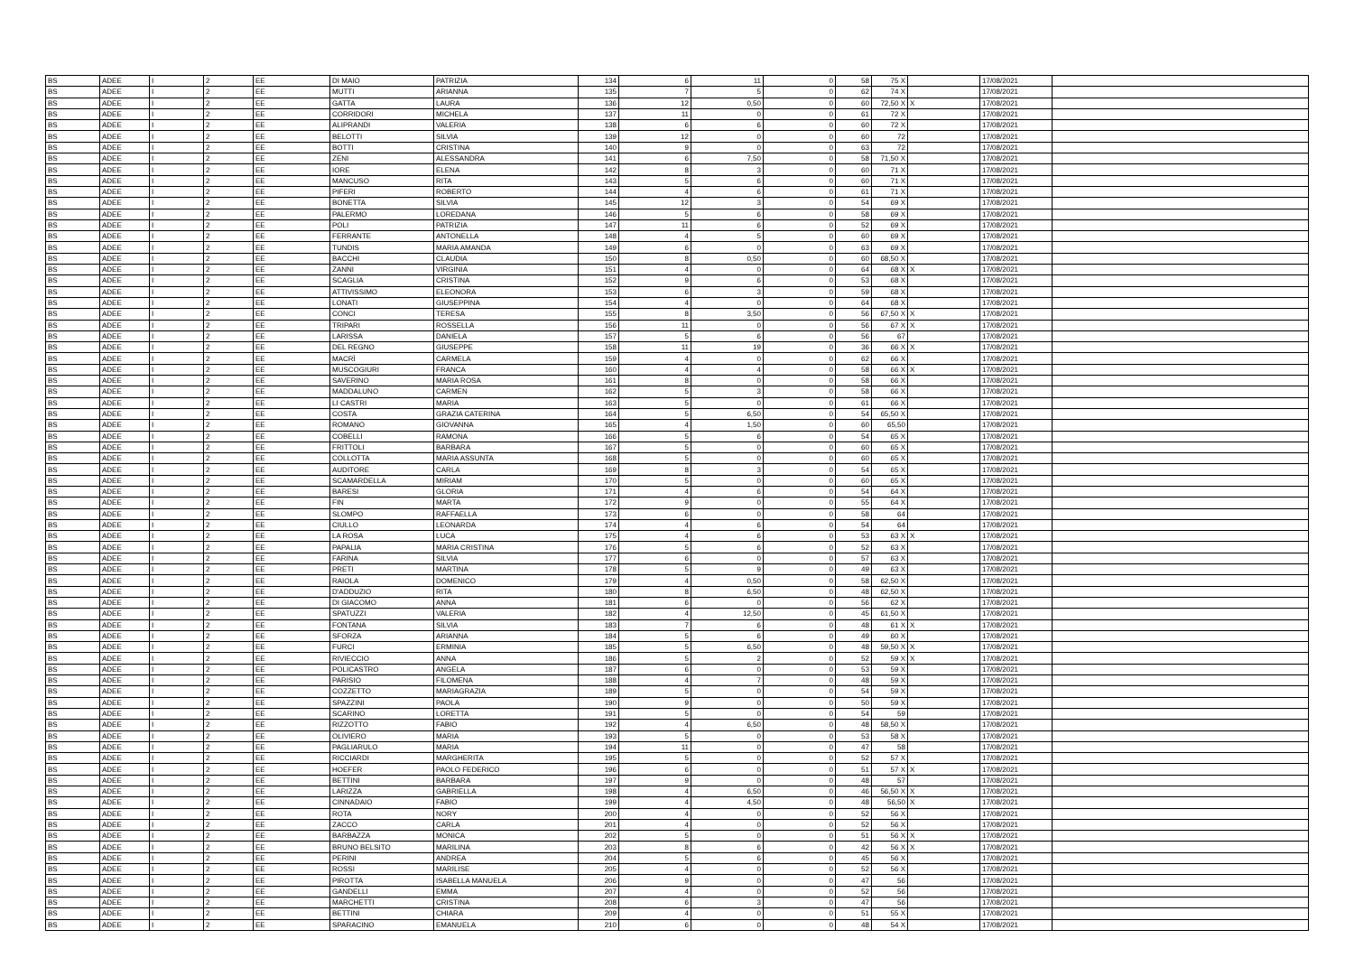| BS | ADEE | I | 2 | EE | DI MAIO | PATRIZIA | 134 | 6 | 11 | 0 | 58 | 75 X | | 17/08/2021 | |
| BS | ADEE | I | 2 | EE | MUTTI | ARIANNA | 135 | 7 | 5 | 0 | 62 | 74 X | | 17/08/2021 | |
| BS | ADEE | I | 2 | EE | GATTA | LAURA | 136 | 12 | 0,50 | 0 | 60 | 72,50 X | X | 17/08/2021 | |
| BS | ADEE | I | 2 | EE | CORRIDORI | MICHELA | 137 | 11 | 0 | 0 | 61 | 72 X | | 17/08/2021 | |
| BS | ADEE | I | 2 | EE | ALIPRANDI | VALERIA | 138 | 6 | 6 | 0 | 60 | 72 X | | 17/08/2021 | |
| BS | ADEE | I | 2 | EE | BELOTTI | SILVIA | 139 | 12 | 0 | 0 | 60 | 72 | | 17/08/2021 | |
| BS | ADEE | I | 2 | EE | BOTTI | CRISTINA | 140 | 9 | 0 | 0 | 63 | 72 | | 17/08/2021 | |
| BS | ADEE | I | 2 | EE | ZENI | ALESSANDRA | 141 | 6 | 7,50 | 0 | 58 | 71,50 X | | 17/08/2021 | |
| BS | ADEE | I | 2 | EE | IORE | ELENA | 142 | 8 | 3 | 0 | 60 | 71 X | | 17/08/2021 | |
| BS | ADEE | I | 2 | EE | MANCUSO | RITA | 143 | 5 | 6 | 0 | 60 | 71 X | | 17/08/2021 | |
| BS | ADEE | I | 2 | EE | PIFERI | ROBERTO | 144 | 4 | 6 | 0 | 61 | 71 X | | 17/08/2021 | |
| BS | ADEE | I | 2 | EE | BONETTA | SILVIA | 145 | 12 | 3 | 0 | 54 | 69 X | | 17/08/2021 | |
| BS | ADEE | I | 2 | EE | PALERMO | LOREDANA | 146 | 5 | 6 | 0 | 58 | 69 X | | 17/08/2021 | |
| BS | ADEE | I | 2 | EE | POLI | PATRIZIA | 147 | 11 | 6 | 0 | 52 | 69 X | | 17/08/2021 | |
| BS | ADEE | I | 2 | EE | FERRANTE | ANTONELLA | 148 | 4 | 5 | 0 | 60 | 69 X | | 17/08/2021 | |
| BS | ADEE | I | 2 | EE | TUNDIS | MARIA AMANDA | 149 | 6 | 0 | 0 | 63 | 69 X | | 17/08/2021 | |
| BS | ADEE | I | 2 | EE | BACCHI | CLAUDIA | 150 | 8 | 0,50 | 0 | 60 | 68,50 X | | 17/08/2021 | |
| BS | ADEE | I | 2 | EE | ZANNI | VIRGINIA | 151 | 4 | 0 | 0 | 64 | 68 X | X | 17/08/2021 | |
| BS | ADEE | I | 2 | EE | SCAGLIA | CRISTINA | 152 | 9 | 6 | 0 | 53 | 68 X | | 17/08/2021 | |
| BS | ADEE | I | 2 | EE | ATTIVISSIMO | ELEONORA | 153 | 6 | 3 | 0 | 59 | 68 X | | 17/08/2021 | |
| BS | ADEE | I | 2 | EE | LONATI | GIUSEPPINA | 154 | 4 | 0 | 0 | 64 | 68 X | | 17/08/2021 | |
| BS | ADEE | I | 2 | EE | CONCI | TERESA | 155 | 8 | 3,50 | 0 | 56 | 67,50 X | X | 17/08/2021 | |
| BS | ADEE | I | 2 | EE | TRIPARI | ROSSELLA | 156 | 11 | 0 | 0 | 56 | 67 X | X | 17/08/2021 | |
| BS | ADEE | I | 2 | EE | LARISSA | DANIELA | 157 | 5 | 6 | 0 | 56 | 67 | | 17/08/2021 | |
| BS | ADEE | I | 2 | EE | DEL REGNO | GIUSEPPE | 158 | 11 | 19 | 0 | 36 | 66 X | X | 17/08/2021 | |
| BS | ADEE | I | 2 | EE | MACRÌ | CARMELA | 159 | 4 | 0 | 0 | 62 | 66 X | | 17/08/2021 | |
| BS | ADEE | I | 2 | EE | MUSCOGIURI | FRANCA | 160 | 4 | 4 | 0 | 58 | 66 X | X | 17/08/2021 | |
| BS | ADEE | I | 2 | EE | SAVERINO | MARIA ROSA | 161 | 8 | 0 | 0 | 58 | 66 X | | 17/08/2021 | |
| BS | ADEE | I | 2 | EE | MADDALUNO | CARMEN | 162 | 5 | 3 | 0 | 58 | 66 X | | 17/08/2021 | |
| BS | ADEE | I | 2 | EE | LI CASTRI | MARIA | 163 | 5 | 0 | 0 | 61 | 66 X | | 17/08/2021 | |
| BS | ADEE | I | 2 | EE | COSTA | GRAZIA CATERINA | 164 | 5 | 6,50 | 0 | 54 | 65,50 X | | 17/08/2021 | |
| BS | ADEE | I | 2 | EE | ROMANO | GIOVANNA | 165 | 4 | 1,50 | 0 | 60 | 65,50 | | 17/08/2021 | |
| BS | ADEE | I | 2 | EE | COBELLI | RAMONA | 166 | 5 | 6 | 0 | 54 | 65 X | | 17/08/2021 | |
| BS | ADEE | I | 2 | EE | FRITTOLI | BARBARA | 167 | 5 | 0 | 0 | 60 | 65 X | | 17/08/2021 | |
| BS | ADEE | I | 2 | EE | COLLOTTA | MARIA ASSUNTA | 168 | 5 | 0 | 0 | 60 | 65 X | | 17/08/2021 | |
| BS | ADEE | I | 2 | EE | AUDITORE | CARLA | 169 | 8 | 3 | 0 | 54 | 65 X | | 17/08/2021 | |
| BS | ADEE | I | 2 | EE | SCAMARDELLA | MIRIAM | 170 | 5 | 0 | 0 | 60 | 65 X | | 17/08/2021 | |
| BS | ADEE | I | 2 | EE | BARESI | GLORIA | 171 | 4 | 6 | 0 | 54 | 64 X | | 17/08/2021 | |
| BS | ADEE | I | 2 | EE | FIN | MARTA | 172 | 9 | 0 | 0 | 55 | 64 X | | 17/08/2021 | |
| BS | ADEE | I | 2 | EE | SLOMPO | RAFFAELLA | 173 | 6 | 0 | 0 | 58 | 64 | | 17/08/2021 | |
| BS | ADEE | I | 2 | EE | CIULLO | LEONARDA | 174 | 4 | 6 | 0 | 54 | 64 | | 17/08/2021 | |
| BS | ADEE | I | 2 | EE | LA ROSA | LUCA | 175 | 4 | 6 | 0 | 53 | 63 X | X | 17/08/2021 | |
| BS | ADEE | I | 2 | EE | PAPALIA | MARIA CRISTINA | 176 | 5 | 6 | 0 | 52 | 63 X | | 17/08/2021 | |
| BS | ADEE | I | 2 | EE | FARINA | SILVIA | 177 | 6 | 0 | 0 | 57 | 63 X | | 17/08/2021 | |
| BS | ADEE | I | 2 | EE | PRETI | MARTINA | 178 | 5 | 9 | 0 | 49 | 63 X | | 17/08/2021 | |
| BS | ADEE | I | 2 | EE | RAIOLA | DOMENICO | 179 | 4 | 0,50 | 0 | 58 | 62,50 X | | 17/08/2021 | |
| BS | ADEE | I | 2 | EE | D'ADDUZIO | RITA | 180 | 8 | 6,50 | 0 | 48 | 62,50 X | | 17/08/2021 | |
| BS | ADEE | I | 2 | EE | DI GIACOMO | ANNA | 181 | 6 | 0 | 0 | 56 | 62 X | | 17/08/2021 | |
| BS | ADEE | I | 2 | EE | SPATUZZI | VALERIA | 182 | 4 | 12,50 | 0 | 45 | 61,50 X | | 17/08/2021 | |
| BS | ADEE | I | 2 | EE | FONTANA | SILVIA | 183 | 7 | 6 | 0 | 48 | 61 X | X | 17/08/2021 | |
| BS | ADEE | I | 2 | EE | SFORZA | ARIANNA | 184 | 5 | 6 | 0 | 49 | 60 X | | 17/08/2021 | |
| BS | ADEE | I | 2 | EE | FURCI | ERMINIA | 185 | 5 | 6,50 | 0 | 48 | 59,50 X | X | 17/08/2021 | |
| BS | ADEE | I | 2 | EE | RIVIECCIO | ANNA | 186 | 5 | 2 | 0 | 52 | 59 X | X | 17/08/2021 | |
| BS | ADEE | I | 2 | EE | POLICASTRO | ANGELA | 187 | 6 | 0 | 0 | 53 | 59 X | | 17/08/2021 | |
| BS | ADEE | I | 2 | EE | PARISIO | FILOMENA | 188 | 4 | 7 | 0 | 48 | 59 X | | 17/08/2021 | |
| BS | ADEE | I | 2 | EE | COZZETTO | MARIAGRAZIA | 189 | 5 | 0 | 0 | 54 | 59 X | | 17/08/2021 | |
| BS | ADEE | I | 2 | EE | SPAZZINI | PAOLA | 190 | 9 | 0 | 0 | 50 | 59 X | | 17/08/2021 | |
| BS | ADEE | I | 2 | EE | SCARINO | LORETTA | 191 | 5 | 0 | 0 | 54 | 59 | | 17/08/2021 | |
| BS | ADEE | I | 2 | EE | RIZZOTTO | FABIO | 192 | 4 | 6,50 | 0 | 48 | 58,50 X | | 17/08/2021 | |
| BS | ADEE | I | 2 | EE | OLIVIERO | MARIA | 193 | 5 | 0 | 0 | 53 | 58 X | | 17/08/2021 | |
| BS | ADEE | I | 2 | EE | PAGLIARULO | MARIA | 194 | 11 | 0 | 0 | 47 | 58 | | 17/08/2021 | |
| BS | ADEE | I | 2 | EE | RICCIARDI | MARGHERITA | 195 | 5 | 0 | 0 | 52 | 57 X | | 17/08/2021 | |
| BS | ADEE | I | 2 | EE | HOEFER | PAOLO FEDERICO | 196 | 6 | 0 | 0 | 51 | 57 X | X | 17/08/2021 | |
| BS | ADEE | I | 2 | EE | BETTINI | BARBARA | 197 | 9 | 0 | 0 | 48 | 57 | | 17/08/2021 | |
| BS | ADEE | I | 2 | EE | LARIZZA | GABRIELLA | 198 | 4 | 6,50 | 0 | 46 | 56,50 X | X | 17/08/2021 | |
| BS | ADEE | I | 2 | EE | CINNADAIO | FABIO | 199 | 4 | 4,50 | 0 | 48 | 56,50 | X | 17/08/2021 | |
| BS | ADEE | I | 2 | EE | ROTA | NORY | 200 | 4 | 0 | 0 | 52 | 56 X | | 17/08/2021 | |
| BS | ADEE | I | 2 | EE | ZACCO | CARLA | 201 | 4 | 0 | 0 | 52 | 56 X | | 17/08/2021 | |
| BS | ADEE | I | 2 | EE | BARBAZZA | MONICA | 202 | 5 | 0 | 0 | 51 | 56 X | X | 17/08/2021 | |
| BS | ADEE | I | 2 | EE | BRUNO BELSITO | MARILINA | 203 | 8 | 6 | 0 | 42 | 56 X | X | 17/08/2021 | |
| BS | ADEE | I | 2 | EE | PERINI | ANDREA | 204 | 5 | 6 | 0 | 45 | 56 X | | 17/08/2021 | |
| BS | ADEE | I | 2 | EE | ROSSI | MARILISE | 205 | 4 | 0 | 0 | 52 | 56 X | | 17/08/2021 | |
| BS | ADEE | I | 2 | EE | PIROTTA | ISABELLA MANUELA | 206 | 9 | 0 | 0 | 47 | 56 | | 17/08/2021 | |
| BS | ADEE | I | 2 | EE | GANDELLI | EMMA | 207 | 4 | 0 | 0 | 52 | 56 | | 17/08/2021 | |
| BS | ADEE | I | 2 | EE | MARCHETTI | CRISTINA | 208 | 6 | 3 | 0 | 47 | 56 | | 17/08/2021 | |
| BS | ADEE | I | 2 | EE | BETTINI | CHIARA | 209 | 4 | 0 | 0 | 51 | 55 X | | 17/08/2021 | |
| BS | ADEE | I | 2 | EE | SPARACINO | EMANUELA | 210 | 6 | 0 | 0 | 48 | 54 X | | 17/08/2021 | |